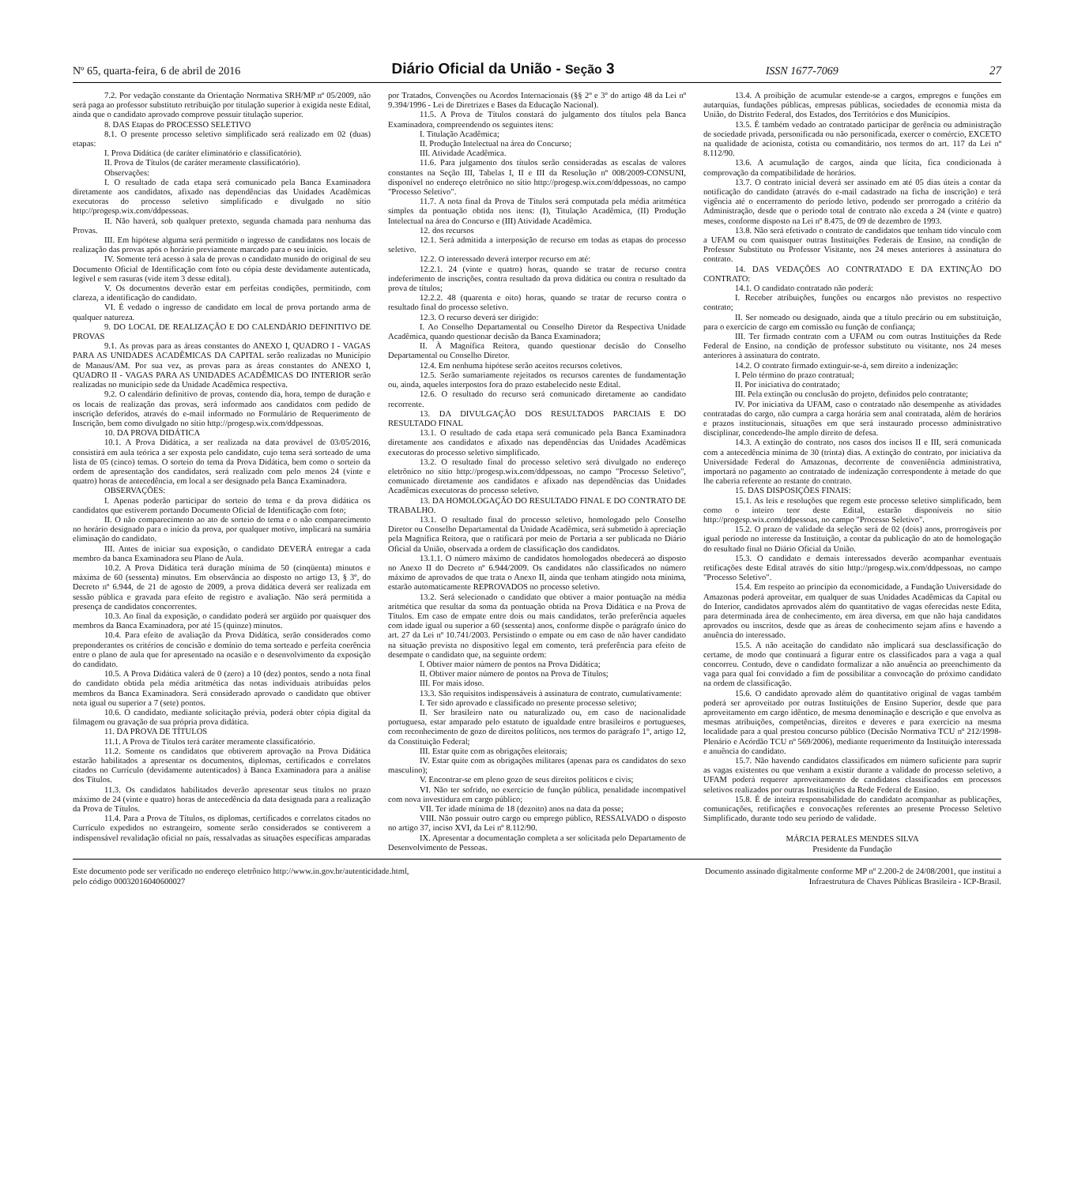Nº 65, quarta-feira, 6 de abril de 2016 Diário Oficial da União - Seção 3 ISSN 1677-7069 27
7.2. Por vedação constante da Orientação Normativa SRH/MP nº 05/2009, não será paga ao professor substituto retribuição por titulação superior à exigida neste Edital, ainda que o candidato aprovado comprove possuir titulação superior.
8. DAS Etapas do PROCESSO SELETIVO
8.1. O presente processo seletivo simplificado será realizado em 02 (duas) etapas:
I. Prova Didática (de caráter eliminatório e classificatório).
II. Prova de Títulos (de caráter meramente classificatório).
Observações:
I. O resultado de cada etapa será comunicado pela Banca Examinadora diretamente aos candidatos, afixado nas dependências das Unidades Acadêmicas executoras do processo seletivo simplificado e divulgado no sítio http://progesp.wix.com/ddpessoas.
II. Não haverá, sob qualquer pretexto, segunda chamada para nenhuma das Provas.
III. Em hipótese alguma será permitido o ingresso de candidatos nos locais de realização das provas após o horário previamente marcado para o seu início.
IV. Somente terá acesso à sala de provas o candidato munido do original de seu Documento Oficial de Identificação com foto ou cópia deste devidamente autenticada, legível e sem rasuras (vide item 3 desse edital).
V. Os documentos deverão estar em perfeitas condições, permitindo, com clareza, a identificação do candidato.
VI. É vedado o ingresso de candidato em local de prova portando arma de qualquer natureza.
9. DO LOCAL DE REALIZAÇÃO E DO CALENDÁRIO DEFINITIVO DE PROVAS
9.1. As provas para as áreas constantes do ANEXO I, QUADRO I - VAGAS PARA AS UNIDADES ACADÊMICAS DA CAPITAL serão realizadas no Município de Manaus/AM. Por sua vez, as provas para as áreas constantes do ANEXO I, QUADRO II - VAGAS PARA AS UNIDADES ACADÊMICAS DO INTERIOR serão realizadas no município sede da Unidade Acadêmica respectiva.
9.2. O calendário definitivo de provas, contendo dia, hora, tempo de duração e os locais de realização das provas, será informado aos candidatos com pedido de inscrição deferidos, através do e-mail informado no Formulário de Requerimento de Inscrição, bem como divulgado no sítio http://progesp.wix.com/ddpessoas.
10. DA PROVA DIDÁTICA
10.1. A Prova Didática, a ser realizada na data provável de 03/05/2016, consistirá em aula teórica a ser exposta pelo candidato, cujo tema será sorteado de uma lista de 05 (cinco) temas. O sorteio do tema da Prova Didática, bem como o sorteio da ordem de apresentação dos candidatos, será realizado com pelo menos 24 (vinte e quatro) horas de antecedência, em local a ser designado pela Banca Examinadora.
OBSERVAÇÕES:
I. Apenas poderão participar do sorteio do tema e da prova didática os candidatos que estiverem portando Documento Oficial de Identificação com foto;
II. O não comparecimento ao ato de sorteio do tema e o não comparecimento no horário designado para o início da prova, por qualquer motivo, implicará na sumária eliminação do candidato.
III. Antes de iniciar sua exposição, o candidato DEVERÁ entregar a cada membro da banca Examinadora seu Plano de Aula.
10.2. A Prova Didática terá duração mínima de 50 (cinqüenta) minutos e máxima de 60 (sessenta) minutos. Em observância ao disposto no artigo 13, § 3º, do Decreto nº 6.944, de 21 de agosto de 2009, a prova didática deverá ser realizada em sessão pública e gravada para efeito de registro e avaliação. Não será permitida a presença de candidatos concorrentes.
10.3. Ao final da exposição, o candidato poderá ser argüido por quaisquer dos membros da Banca Examinadora, por até 15 (quinze) minutos.
10.4. Para efeito de avaliação da Prova Didática, serão considerados como preponderantes os critérios de concisão e domínio do tema sorteado e perfeita coerência entre o plano de aula que for apresentado na ocasião e o desenvolvimento da exposição do candidato.
10.5. A Prova Didática valerá de 0 (zero) a 10 (dez) pontos, sendo a nota final do candidato obtida pela média aritmética das notas individuais atribuídas pelos membros da Banca Examinadora. Será considerado aprovado o candidato que obtiver nota igual ou superior a 7 (sete) pontos.
10.6. O candidato, mediante solicitação prévia, poderá obter cópia digital da filmagem ou gravação de sua própria prova didática.
11. DA PROVA DE TÍTULOS
11.1. A Prova de Títulos terá caráter meramente classificatório.
11.2. Somente os candidatos que obtiverem aprovação na Prova Didática estarão habilitados a apresentar os documentos, diplomas, certificados e correlatos citados no Currículo (devidamente autenticados) à Banca Examinadora para a análise dos Títulos.
11.3. Os candidatos habilitados deverão apresentar seus títulos no prazo máximo de 24 (vinte e quatro) horas de antecedência da data designada para a realização da Prova de Títulos.
11.4. Para a Prova de Títulos, os diplomas, certificados e correlatos citados no Currículo expedidos no estrangeiro, somente serão considerados se contiverem a indispensável revalidação oficial no país, ressalvadas as situações específicas amparadas por Tratados, Convenções ou Acordos Internacionais (§§ 2º e 3º do artigo 48 da Lei nº 9.394/1996 - Lei de Diretrizes e Bases da Educação Nacional).
11.5. A Prova de Títulos constará do julgamento dos títulos pela Banca Examinadora, compreendendo os seguintes itens:
I. Titulação Acadêmica;
II. Produção Intelectual na área do Concurso;
III. Atividade Acadêmica.
11.6. Para julgamento dos títulos serão consideradas as escalas de valores constantes na Seção III, Tabelas I, II e III da Resolução nº 008/2009-CONSUNI, disponível no endereço eletrônico no sítio http://progesp.wix.com/ddpessoas, no campo "Processo Seletivo".
11.7. A nota final da Prova de Títulos será computada pela média aritmética simples da pontuação obtida nos itens: (I), Titulação Acadêmica, (II) Produção Intelectual na área do Concurso e (III) Atividade Acadêmica.
12. dos recursos
12.1. Será admitida a interposição de recurso em todas as etapas do processo seletivo.
12.2. O interessado deverá interpor recurso em até:
12.2.1. 24 (vinte e quatro) horas, quando se tratar de recurso contra indeferimento de inscrições, contra resultado da prova didática ou contra o resultado da prova de títulos;
12.2.2. 48 (quarenta e oito) horas, quando se tratar de recurso contra o resultado final do processo seletivo.
12.3. O recurso deverá ser dirigido:
I. Ao Conselho Departamental ou Conselho Diretor da Respectiva Unidade Acadêmica, quando questionar decisão da Banca Examinadora;
II. À Magnífica Reitora, quando questionar decisão do Conselho Departamental ou Conselho Diretor.
12.4. Em nenhuma hipótese serão aceitos recursos coletivos.
12.5. Serão sumariamente rejeitados os recursos carentes de fundamentação ou, ainda, aqueles interpostos fora do prazo estabelecido neste Edital.
12.6. O resultado do recurso será comunicado diretamente ao candidato recorrente.
13. DA DIVULGAÇÃO DOS RESULTADOS PARCIAIS E DO RESULTADO FINAL
13.1. O resultado de cada etapa será comunicado pela Banca Examinadora diretamente aos candidatos e afixado nas dependências das Unidades Acadêmicas executoras do processo seletivo simplificado.
13.2. O resultado final do processo seletivo será divulgado no endereço eletrônico no sítio http://progesp.wix.com/ddpessoas, no campo "Processo Seletivo", comunicado diretamente aos candidatos e afixado nas dependências das Unidades Acadêmicas executoras do processo seletivo.
13. DA HOMOLOGAÇÃO DO RESULTADO FINAL E DO CONTRATO DE TRABALHO.
13.1. O resultado final do processo seletivo, homologado pelo Conselho Diretor ou Conselho Departamental da Unidade Acadêmica, será submetido à apreciação pela Magnífica Reitora, que o ratificará por meio de Portaria a ser publicada no Diário Oficial da União, observada a ordem de classificação dos candidatos.
13.1.1. O número máximo de candidatos homologados obedecerá ao disposto no Anexo II do Decreto nº 6.944/2009. Os candidatos não classificados no número máximo de aprovados de que trata o Anexo II, ainda que tenham atingido nota mínima, estarão automaticamente REPROVADOS no processo seletivo.
13.2. Será selecionado o candidato que obtiver a maior pontuação na média aritmética que resultar da soma da pontuação obtida na Prova Didática e na Prova de Títulos. Em caso de empate entre dois ou mais candidatos, terão preferência aqueles com idade igual ou superior a 60 (sessenta) anos, conforme dispõe o parágrafo único do art. 27 da Lei nº 10.741/2003. Persistindo o empate ou em caso de não haver candidato na situação prevista no dispositivo legal em comento, terá preferência para efeito de desempate o candidato que, na seguinte ordem:
I. Obtiver maior número de pontos na Prova Didática;
II. Obtiver maior número de pontos na Prova de Títulos;
III. For mais idoso.
13.3. São requisitos indispensáveis à assinatura de contrato, cumulativamente:
I. Ter sido aprovado e classificado no presente processo seletivo;
II. Ser brasileiro nato ou naturalizado ou, em caso de nacionalidade portuguesa, estar amparado pelo estatuto de igualdade entre brasileiros e portugueses, com reconhecimento de gozo de direitos políticos, nos termos do parágrafo 1°, artigo 12, da Constituição Federal;
III. Estar quite com as obrigações eleitorais;
IV. Estar quite com as obrigações militares (apenas para os candidatos do sexo masculino);
V. Encontrar-se em pleno gozo de seus direitos políticos e civis;
VI. Não ter sofrido, no exercício de função pública, penalidade incompatível com nova investidura em cargo público;
VII. Ter idade mínima de 18 (dezoito) anos na data da posse;
VIII. Não possuir outro cargo ou emprego público, RESSALVADO o disposto no artigo 37, inciso XVI, da Lei nº 8.112/90.
IX. Apresentar a documentação completa a ser solicitada pelo Departamento de Desenvolvimento de Pessoas.
13.4. A proibição de acumular estende-se a cargos, empregos e funções em autarquias, fundações públicas, empresas públicas, sociedades de economia mista da União, do Distrito Federal, dos Estados, dos Territórios e dos Municípios.
13.5. É também vedado ao contratado participar de gerência ou administração de sociedade privada, personificada ou não personificada, exercer o comércio, EXCETO na qualidade de acionista, cotista ou comanditário, nos termos do art. 117 da Lei nº 8.112/90.
13.6. A acumulação de cargos, ainda que lícita, fica condicionada à comprovação da compatibilidade de horários.
13.7. O contrato inicial deverá ser assinado em até 05 dias úteis a contar da notificação do candidato (através do e-mail cadastrado na ficha de inscrição) e terá vigência até o encerramento do período letivo, podendo ser prorrogado a critério da Administração, desde que o período total de contrato não exceda a 24 (vinte e quatro) meses, conforme disposto na Lei nº 8.475, de 09 de dezembro de 1993.
13.8. Não será efetivado o contrato de candidatos que tenham tido vínculo com a UFAM ou com quaisquer outras Instituições Federais de Ensino, na condição de Professor Substituto ou Professor Visitante, nos 24 meses anteriores à assinatura do contrato.
14. DAS VEDAÇÕES AO CONTRATADO E DA EXTINÇÃO DO CONTRATO:
14.1. O candidato contratado não poderá:
I. Receber atribuições, funções ou encargos não previstos no respectivo contrato;
II. Ser nomeado ou designado, ainda que a título precário ou em substituição, para o exercício de cargo em comissão ou função de confiança;
III. Ter firmado contrato com a UFAM ou com outras Instituições da Rede Federal de Ensino, na condição de professor substituto ou visitante, nos 24 meses anteriores à assinatura do contrato.
14.2. O contrato firmado extinguir-se-á, sem direito a indenização:
I. Pelo término do prazo contratual;
II. Por iniciativa do contratado;
III. Pela extinção ou conclusão do projeto, definidos pelo contratante;
IV. Por iniciativa da UFAM, caso o contratado não desempenhe as atividades contratadas do cargo, não cumpra a carga horária sem anal contratada, além de horários e prazos institucionais, situações em que será instaurado processo administrativo disciplinar, concedendo-lhe amplo direito de defesa.
14.3. A extinção do contrato, nos casos dos incisos II e III, será comunicada com a antecedência mínima de 30 (trinta) dias. A extinção do contrato, por iniciativa da Universidade Federal do Amazonas, decorrente de conveniência administrativa, importará no pagamento ao contratado de indenização correspondente à metade do que lhe caberia referente ao restante do contrato.
15. DAS DISPOSIÇÕES FINAIS:
15.1. As leis e resoluções que regem este processo seletivo simplificado, bem como o inteiro teor deste Edital, estarão disponíveis no sítio http://progesp.wix.com/ddpessoas, no campo "Processo Seletivo".
15.2. O prazo de validade da seleção será de 02 (dois) anos, prorrogáveis por igual período no interesse da Instituição, a contar da publicação do ato de homologação do resultado final no Diário Oficial da União.
15.3. O candidato e demais interessados deverão acompanhar eventuais retificações deste Edital através do sítio http://progesp.wix.com/ddpessoas, no campo "Processo Seletivo".
15.4. Em respeito ao princípio da economicidade, a Fundação Universidade do Amazonas poderá aproveitar, em qualquer de suas Unidades Acadêmicas da Capital ou do Interior, candidatos aprovados além do quantitativo de vagas oferecidas neste Edita, para determinada área de conhecimento, em área diversa, em que não haja candidatos aprovados ou inscritos, desde que as áreas de conhecimento sejam afins e havendo a anuência do interessado.
15.5. A não aceitação do candidato não implicará sua desclassificação do certame, de modo que continuará a figurar entre os classificados para a vaga a qual concorreu. Contudo, deve o candidato formalizar a não anuência ao preenchimento da vaga para qual foi convidado a fim de possibilitar a convocação do próximo candidato na ordem de classificação.
15.6. O candidato aprovado além do quantitativo original de vagas também poderá ser aproveitado por outras Instituições de Ensino Superior, desde que para aproveitamento em cargo idêntico, de mesma denominação e descrição e que envolva as mesmas atribuições, competências, direitos e deveres e para exercício na mesma localidade para a qual prestou concurso público (Decisão Normativa TCU nº 212/1998-Plenário e Acórdão TCU nº 569/2006), mediante requerimento da Instituição interessada e anuência do candidato.
15.7. Não havendo candidatos classificados em número suficiente para suprir as vagas existentes ou que venham a existir durante a validade do processo seletivo, a UFAM poderá requerer aproveitamento de candidatos classificados em processos seletivos realizados por outras Instituições da Rede Federal de Ensino.
15.8. É de inteira responsabilidade do candidato acompanhar as publicações, comunicações, retificações e convocações referentes ao presente Processo Seletivo Simplificado, durante todo seu período de validade.
MÁRCIA PERALES MENDES SILVA
Presidente da Fundação
Este documento pode ser verificado no endereço eletrônico http://www.in.gov.br/autenticidade.html,
pelo código 00032016040600027
Documento assinado digitalmente conforme MP nº 2.200-2 de 24/08/2001, que institui a
Infraestrutura de Chaves Públicas Brasileira - ICP-Brasil.